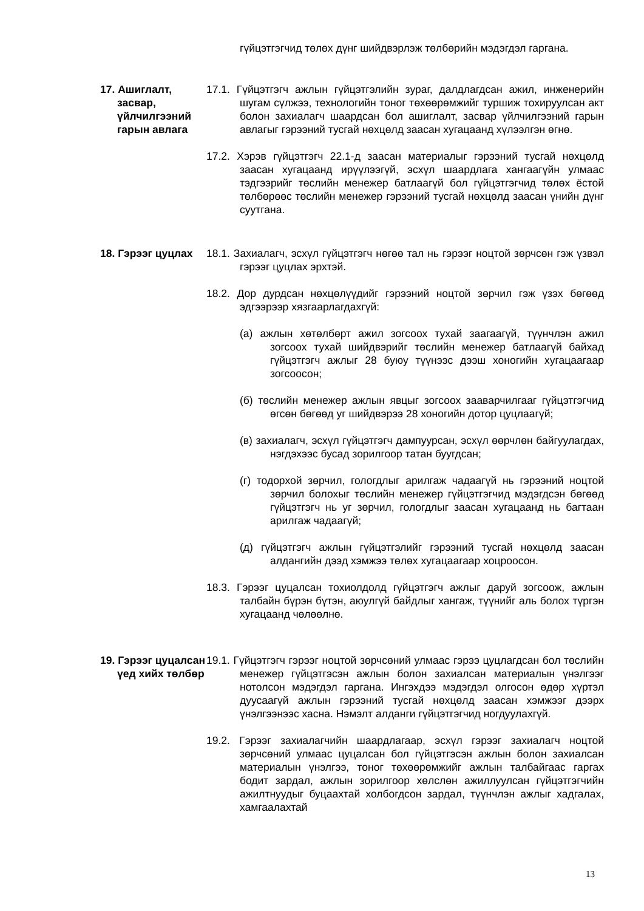гүйцэтгэгчид төлөх дүнг шийдвэрлэж төлбөрийн мэдэгдэл гаргана.
17. Ашиглалт, засвар, үйлчилгээний гарын авлага
17.1. Гүйцэтгэгч ажлын гүйцэтгэлийн зураг, далдлагдсан ажил, инженерийн шугам сүлжээ, технологийн тоног төхөөрөмжийг туршиж тохируулсан акт болон захиалагч шаардсан бол ашиглалт, засвар үйлчилгээний гарын авлагыг гэрээний тусгай нөхцөлд заасан хугацаанд хүлээлгэн өгнө.
17.2. Хэрэв гүйцэтгэгч 22.1-д заасан материалыг гэрээний тусгай нөхцөлд заасан хугацаанд ирүүлээгүй, эсхүл шаардлага хангаагүйн улмаас тэдгээрийг төслийн менежер батлаагүй бол гүйцэтгэгчид төлөх ёстой төлбөрөөс төслийн менежер гэрээний тусгай нөхцөлд заасан үнийн дүнг суутгана.
18. Гэрээг цуцлах
18.1. Захиалагч, эсхүл гүйцэтгэгч нөгөө тал нь гэрээг ноцтой зөрчсөн гэж үзвэл гэрээг цуцлах эрхтэй.
18.2. Дор дурдсан нөхцөлүүдийг гэрээний ноцтой зөрчил гэж үзэх бөгөөд эдгээрээр хязгаарлагдахгүй:
(а) ажлын хөтөлбөрт ажил зогсоох тухай заагаагүй, түүнчлэн ажил зогсоох тухай шийдвэрийг төслийн менежер батлаагүй байхад гүйцэтгэгч ажлыг 28 буюу түүнээс дээш хоногийн хугацаагаар зогсоосон;
(б) төслийн менежер ажлын явцыг зогсоох зааварчилгааг гүйцэтгэгчид өгсөн бөгөөд уг шийдвэрээ 28 хоногийн дотор цуцлаагүй;
(в) захиалагч, эсхүл гүйцэтгэгч дампуурсан, эсхүл өөрчлөн байгуулагдах, нэгдэхээс бусад зорилгоор татан буугдсан;
(г) тодорхой зөрчил, гологдлыг арилгаж чадаагүй нь гэрээний ноцтой зөрчил болохыг төслийн менежер гүйцэтгэгчид мэдэгдсэн бөгөөд гүйцэтгэгч нь уг зөрчил, гологдлыг заасан хугацаанд нь багтаан арилгаж чадаагүй;
(д) гүйцэтгэгч ажлын гүйцэтгэлийг гэрээний тусгай нөхцөлд заасан алдангийн дээд хэмжээ төлөх хугацаагаар хоцроосон.
18.3. Гэрээг цуцалсан тохиолдолд гүйцэтгэгч ажлыг даруй зогсоож, ажлын талбайн бүрэн бүтэн, аюулгүй байдлыг хангаж, түүнийг аль болох түргэн хугацаанд чөлөөлнө.
19. Гэрээг цуцалсан үед хийх төлбөр
19.1. Гүйцэтгэгч гэрээг ноцтой зөрчсөний улмаас гэрээ цуцлагдсан бол төслийн менежер гүйцэтгэсэн ажлын болон захиалсан материалын үнэлгээг нотолсон мэдэгдэл гаргана. Ингэхдээ мэдэгдэл олгосон өдөр хүртэл дуусаагүй ажлын гэрээний тусгай нөхцөлд заасан хэмжээг дээрх үнэлгээнээс хасна. Нэмэлт алданги гүйцэтгэгчид ногдуулахгүй.
19.2. Гэрээг захиалагчийн шаардлагаар, эсхүл гэрээг захиалагч ноцтой зөрчсөний улмаас цуцалсан бол гүйцэтгэсэн ажлын болон захиалсан материалын үнэлгээ, тоног төхөөрөмжийг ажлын талбайгаас гаргах бодит зардал, ажлын зорилгоор хөлслөн ажиллуулсан гүйцэтгэгчийн ажилтнуудыг буцаахтай холбогдсон зардал, түүнчлэн ажлыг хадгалах, хамгаалахтай
13